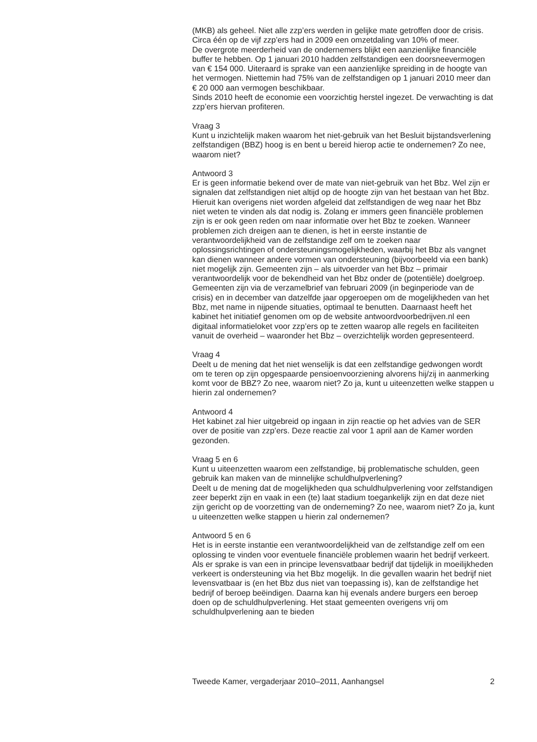(MKB) als geheel. Niet alle zzp’ers werden in gelijke mate getroffen door de crisis. Circa één op de vijf zzp’ers had in 2009 een omzetdaling van 10% of meer.
De overgrote meerderheid van de ondernemers blijkt een aanzienlijke financiële buffer te hebben. Op 1 januari 2010 hadden zelfstandigen een doorsneevermogen van € 154 000. Uiteraard is sprake van een aanzienlijke spreiding in de hoogte van het vermogen. Niettemin had 75% van de zelfstandigen op 1 januari 2010 meer dan € 20 000 aan vermogen beschikbaar.
Sinds 2010 heeft de economie een voorzichtig herstel ingezet. De verwachting is dat zzp’ers hiervan profiteren.
Vraag 3
Kunt u inzichtelijk maken waarom het niet-gebruik van het Besluit bijstandsverlening zelfstandigen (BBZ) hoog is en bent u bereid hierop actie te ondernemen? Zo nee, waarom niet?
Antwoord 3
Er is geen informatie bekend over de mate van niet-gebruik van het Bbz. Wel zijn er signalen dat zelfstandigen niet altijd op de hoogte zijn van het bestaan van het Bbz. Hieruit kan overigens niet worden afgeleid dat zelfstandigen de weg naar het Bbz niet weten te vinden als dat nodig is. Zolang er immers geen financiële problemen zijn is er ook geen reden om naar informatie over het Bbz te zoeken. Wanneer problemen zich dreigen aan te dienen, is het in eerste instantie de verantwoordelijkheid van de zelfstandige zelf om te zoeken naar oplossingsrichtingen of ondersteuningsmogelijkheden, waarbij het Bbz als vangnet kan dienen wanneer andere vormen van ondersteuning (bijvoorbeeld via een bank) niet mogelijk zijn. Gemeenten zijn – als uitvoerder van het Bbz – primair verantwoordelijk voor de bekendheid van het Bbz onder de (potentiële) doelgroep. Gemeenten zijn via de verzamelbrief van februari 2009 (in beginperiode van de crisis) en in december van datzelfde jaar opgeroepen om de mogelijkheden van het Bbz, met name in nijpende situaties, optimaal te benutten. Daarnaast heeft het kabinet het initiatief genomen om op de website antwoordvoorbedrijven.nl een digitaal informatieloket voor zzp’ers op te zetten waarop alle regels en faciliteiten vanuit de overheid – waaronder het Bbz – overzichtelijk worden gepresenteerd.
Vraag 4
Deelt u de mening dat het niet wenselijk is dat een zelfstandige gedwongen wordt om te teren op zijn opgespaarde pensioenvoorziening alvorens hij/zij in aanmerking komt voor de BBZ? Zo nee, waarom niet? Zo ja, kunt u uiteenzetten welke stappen u hierin zal ondernemen?
Antwoord 4
Het kabinet zal hier uitgebreid op ingaan in zijn reactie op het advies van de SER over de positie van zzp’ers. Deze reactie zal voor 1 april aan de Kamer worden gezonden.
Vraag 5 en 6
Kunt u uiteenzetten waarom een zelfstandige, bij problematische schulden, geen gebruik kan maken van de minnelijke schuldhulpverlening?
Deelt u de mening dat de mogelijkheden qua schuldhulpverlening voor zelfstandigen zeer beperkt zijn en vaak in een (te) laat stadium toegankelijk zijn en dat deze niet zijn gericht op de voorzetting van de onderneming? Zo nee, waarom niet? Zo ja, kunt u uiteenzetten welke stappen u hierin zal ondernemen?
Antwoord 5 en 6
Het is in eerste instantie een verantwoordelijkheid van de zelfstandige zelf om een oplossing te vinden voor eventuele financiële problemen waarin het bedrijf verkeert. Als er sprake is van een in principe levensvatbaar bedrijf dat tijdelijk in moeilijkheden verkeert is ondersteuning via het Bbz mogelijk. In die gevallen waarin het bedrijf niet levensvatbaar is (en het Bbz dus niet van toepassing is), kan de zelfstandige het bedrijf of beroep beëindigen. Daarna kan hij evenals andere burgers een beroep doen op de schuldhulpverlening. Het staat gemeenten overigens vrij om schuldhulpverlening aan te bieden
Tweede Kamer, vergaderjaar 2010–2011, Aanhangsel 2